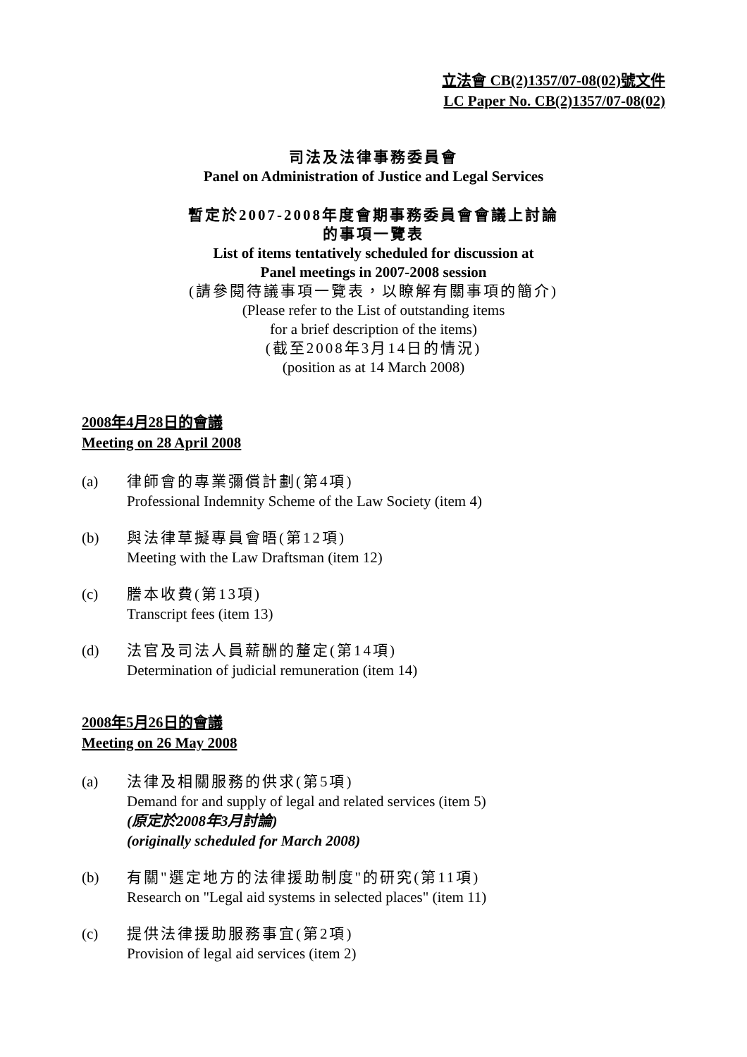立法會 CB(2)1357/07-08(02)號文件
LC Paper No. CB(2)1357/07-08(02)
司法及法律事務委員會
Panel on Administration of Justice and Legal Services
暫定於2007-2008年度會期事務委員會會議上討論
的事項一覽表
List of items tentatively scheduled for discussion at
Panel meetings in 2007-2008 session
(請參閱待議事項一覽表，以瞭解有關事項的簡介)
(Please refer to the List of outstanding items
for a brief description of the items)
(截至2008年3月14日的情況)
(position as at 14 March 2008)
2008年4月28日的會議
Meeting on 28 April 2008
(a) 律師會的專業彌償計劃(第4項)
Professional Indemnity Scheme of the Law Society (item 4)
(b) 與法律草擬專員會晤(第12項)
Meeting with the Law Draftsman (item 12)
(c) 謄本收費(第13項)
Transcript fees (item 13)
(d) 法官及司法人員薪酬的釐定(第14項)
Determination of judicial remuneration (item 14)
2008年5月26日的會議
Meeting on 26 May 2008
(a) 法律及相關服務的供求(第5項)
Demand for and supply of legal and related services (item 5)
(原定於2008年3月討論)
(originally scheduled for March 2008)
(b) 有關"選定地方的法律援助制度"的研究(第11項)
Research on "Legal aid systems in selected places" (item 11)
(c) 提供法律援助服務事宜(第2項)
Provision of legal aid services (item 2)